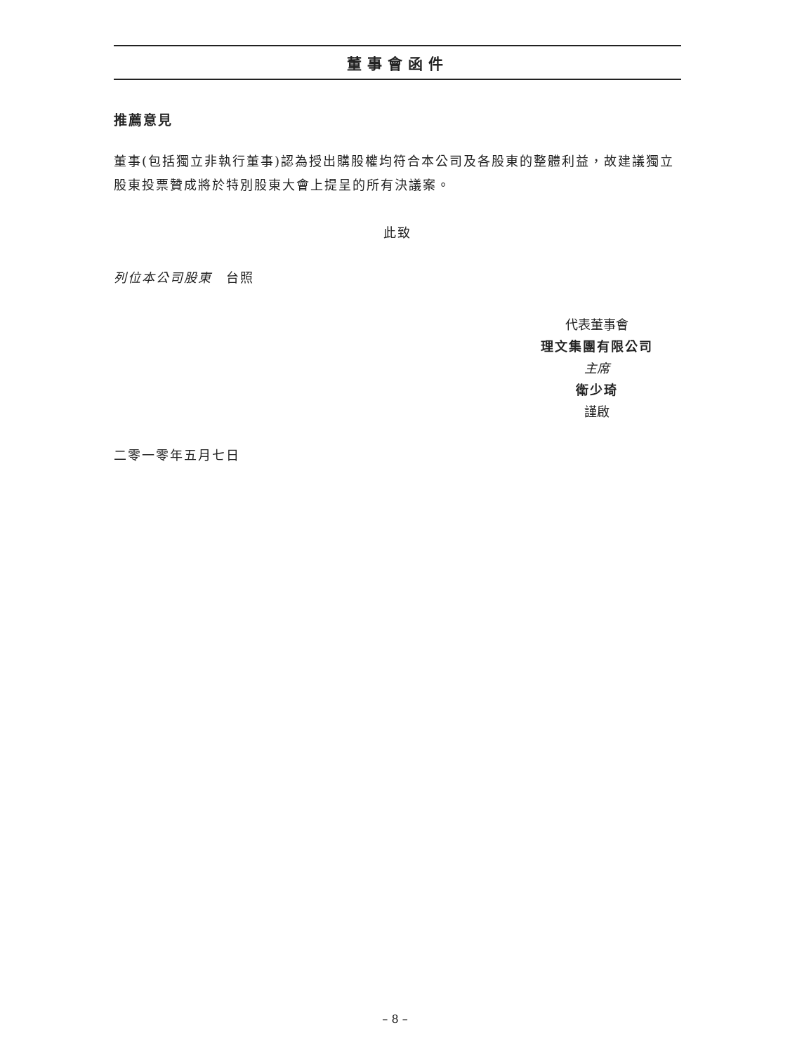董事會函件
推薦意見
董事(包括獨立非執行董事)認為授出購股權均符合本公司及各股東的整體利益，故建議獨立股東投票贊成將於特別股東大會上提呈的所有決議案。
此致
列位本公司股東　台照
代表董事會
理文集團有限公司
主席
衛少琦
謹啟
二零一零年五月七日
– 8 –